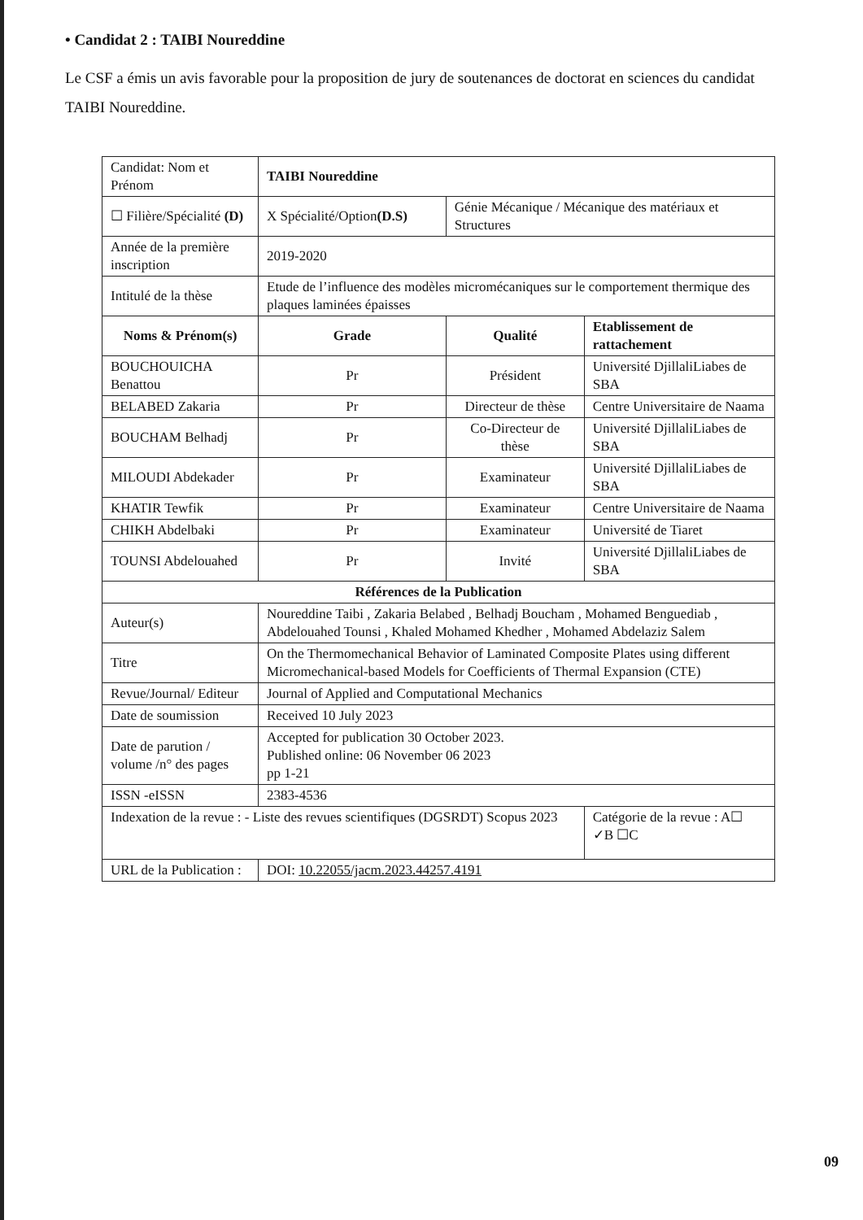• Candidat 2 : TAIBI Noureddine
Le CSF a émis un avis favorable pour la proposition de jury de soutenances de doctorat en sciences du candidat TAIBI Noureddine.
| Candidat: Nom et Prénom | | TAIBI Noureddine | | | |
| ☐ Filière/Spécialité (D) | X Spécialité/Option (D.S) | | Génie Mécanique / Mécanique des matériaux et Structures | | |
| Année de la première inscription | | 2019-2020 | | | |
| Intitulé de la thèse | Etude de l’influence des modèles micromécaniques sur le comportement thermique des plaques laminées épaisses | | | | |
| Noms & Prénom(s) | | Grade | Qualité | Etablissement de rattachement | |
| BOUCHOUICHA Benattou | | Pr | Président | Université DjillaliLiabes de SBA | |
| BELABED Zakaria | | Pr | Directeur de thèse | Centre Universitaire de Naama | |
| BOUCHAM Belhadj | | Pr | Co-Directeur de thèse | Université DjillaliLiabes de SBA | |
| MILOUDI Abdekader | | Pr | Examinateur | Université DjillaliLiabes de SBA | |
| KHATIR Tewfik | | Pr | Examinateur | Centre Universitaire de Naama | |
| CHIKH Abdelbaki | | Pr | Examinateur | Université de Tiaret | |
| TOUNSI Abdelouahed | | Pr | Invité | Université DjillaliLiabes de SBA | |
| Références de la Publication | | | | | |
| Auteur(s) | Noureddine Taibi , Zakaria Belabed , Belhadj Boucham , Mohamed Benguediab , Abdelouahed Tounsi , Khaled Mohamed Khedher , Mohamed Abdelaziz Salem | | | | |
| Titre | On the Thermomechanical Behavior of Laminated Composite Plates using different Micromechanical-based Models for Coefficients of Thermal Expansion (CTE) | | | | |
| Revue/Journal/ Editeur | | Journal of Applied and Computational Mechanics | | | |
| Date de soumission | | Received 10 July 2023 | | | |
| Date de parution / volume /n° des pages | | Accepted for publication 30 October 2023. Published online: 06 November 06 2023 pp 1-21 | | | |
| ISSN -eISSN | 2383-4536 | | | | |
| Indexation de la revue : - Liste des revues scientifiques (DGSRDT) Scopus 2023 | | | | | Catégorie de la revue : A☐ ✓B ☐C |
| URL de la Publication : | DOI: 10.22055/jacm.2023.44257.4191 | | | | |
09